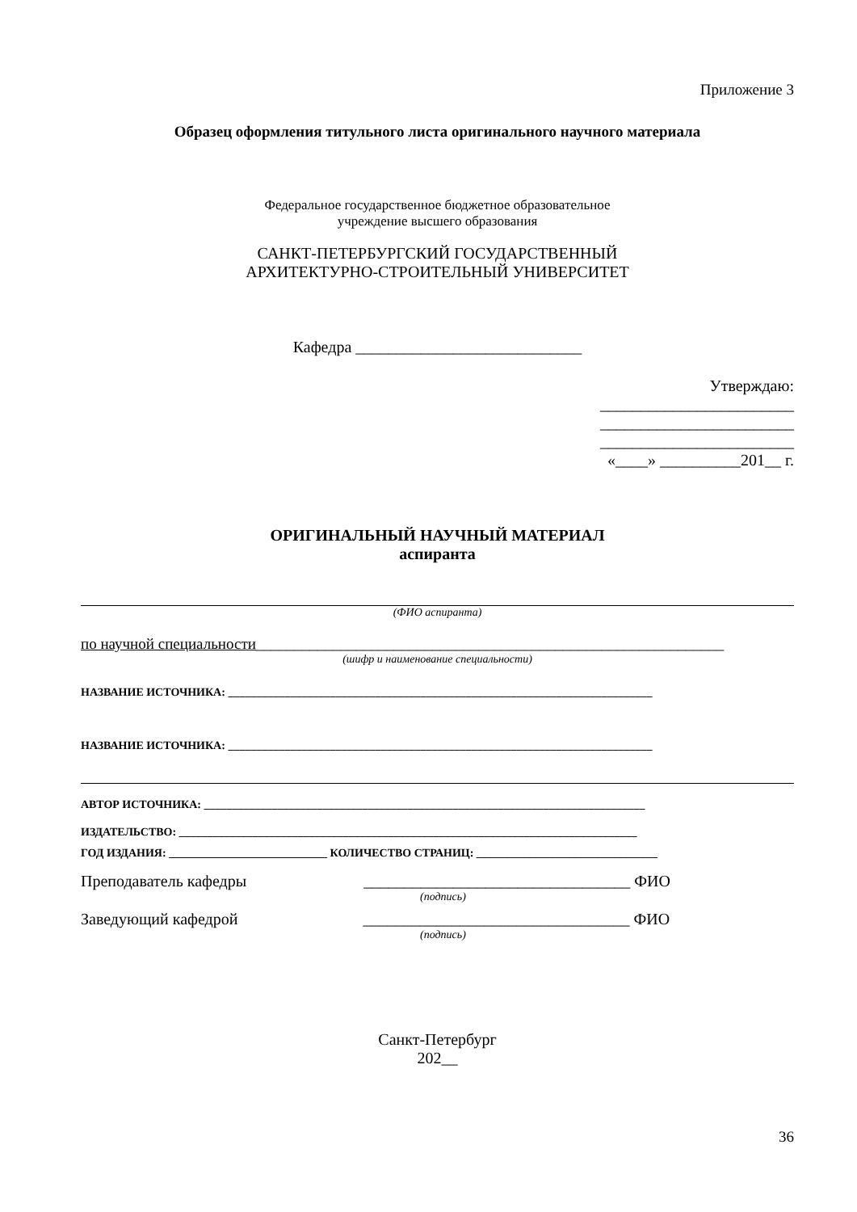Приложение 3
Образец оформления титульного листа оригинального научного материала
Федеральное государственное бюджетное образовательное
учреждение высшего образования
САНКТ-ПЕТЕРБУРГСКИЙ ГОСУДАРСТВЕННЫЙ
АРХИТЕКТУРНО-СТРОИТЕЛЬНЫЙ УНИВЕРСИТЕТ
Кафедра ____________________________
Утверждаю:
________________________
________________________
________________________
«____» __________201__ г.
ОРИГИНАЛЬНЫЙ НАУЧНЫЙ МАТЕРИАЛ
аспиранта
(ФИО аспиранта)
по научной специальности_____________________________________________________________
(шифр и наименование специальности)
НАЗВАНИЕ ИСТОЧНИКА: ___________________________________________________________________________
НАЗВАНИЕ ИСТОЧНИКА: ___________________________________________________________________________
АВТОР ИСТОЧНИКА: ______________________________________________________________________________
ИЗДАТЕЛЬСТВО: _________________________________________________________________________________
ГОД ИЗДАНИЯ: ____________________________ КОЛИЧЕСТВО СТРАНИЦ: ________________________________
Преподаватель кафедры _________________________________ ФИО
(подпись)
Заведующий кафедрой _________________________________ ФИО
(подпись)
Санкт-Петербург
202__
36